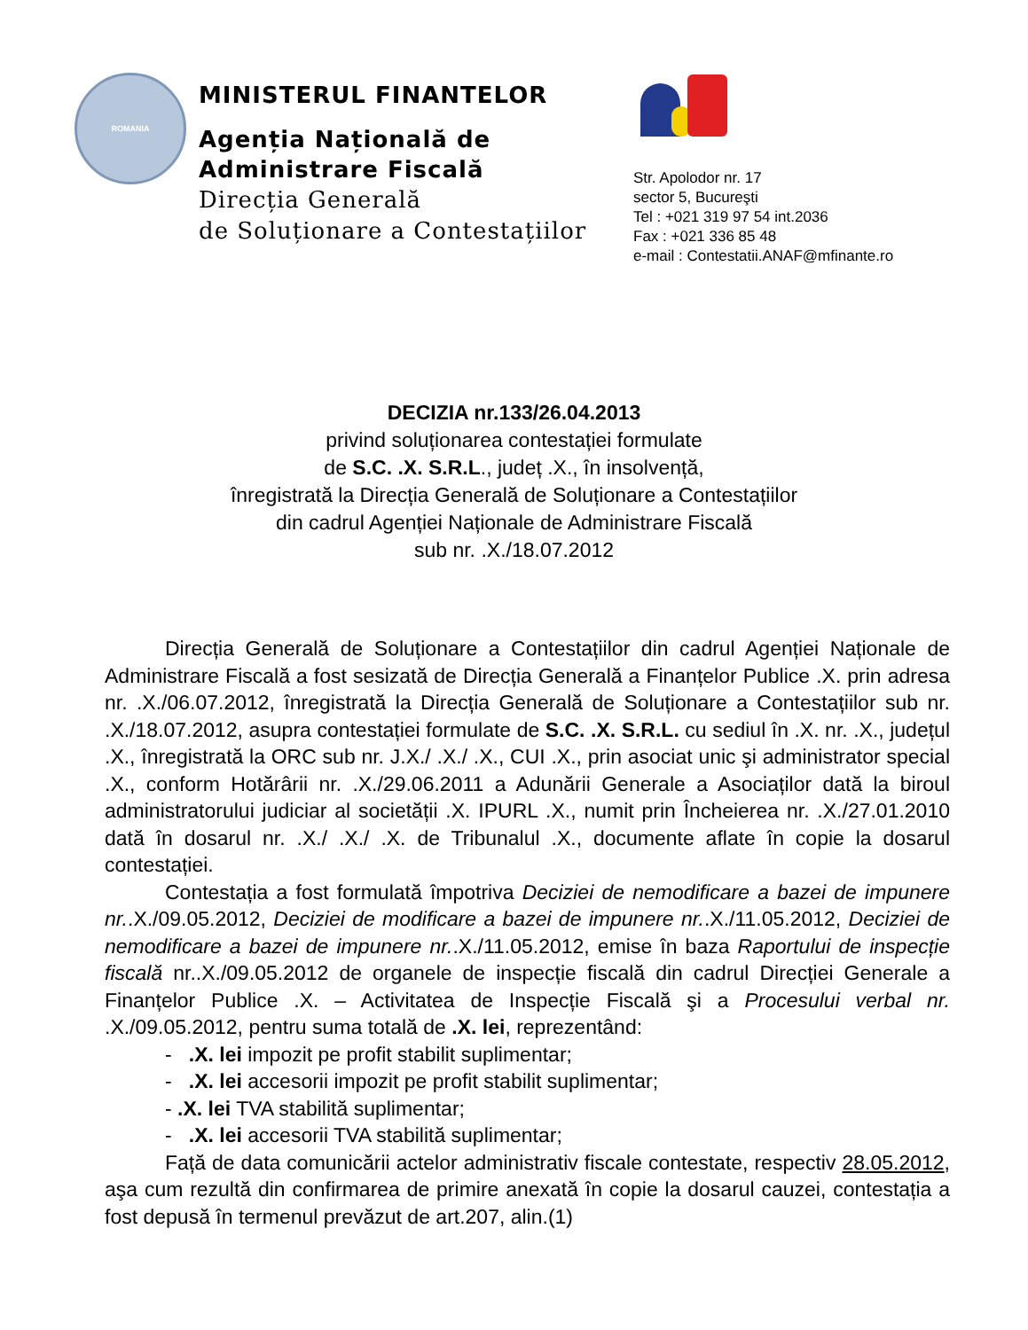ROMANIA
MINISTERUL FINANTELOR
Agenția Națională de
Administrare Fiscală
Direcția Generală
de Soluționare a Contestațiilor
Str. Apolodor nr. 17
sector 5, Bucureşti
Tel : +021 319 97 54 int.2036
Fax : +021 336 85 48
e-mail : Contestatii.ANAF@mfinante.ro
DECIZIA nr.133/26.04.2013
privind soluționarea contestației formulate
de S.C. .X. S.R.L., județ .X., în insolvență,
înregistrată la Direcția Generală de Soluționare a Contestațiilor
din cadrul Agenției Naționale de Administrare Fiscală
sub nr. .X./18.07.2012
Direcția Generală de Soluționare a Contestațiilor din cadrul Agenției Naționale de Administrare Fiscală a fost sesizată de Direcția Generală a Finanțelor Publice .X. prin adresa nr. .X./06.07.2012, înregistrată la Direcția Generală de Soluționare a Contestațiilor sub nr. .X./18.07.2012, asupra contestației formulate de S.C. .X. S.R.L. cu sediul în .X. nr. .X., județul .X., înregistrată la ORC sub nr. J.X./ .X./ .X., CUI .X., prin asociat unic şi administrator special .X., conform Hotărârii nr. .X./29.06.2011 a Adunării Generale a Asociaților dată la biroul administratorului judiciar al societății .X. IPURL .X., numit prin Încheierea nr. .X./27.01.2010 dată în dosarul nr. .X./ .X./ .X. de Tribunalul .X., documente aflate în copie la dosarul contestației.
Contestația a fost formulată împotriva Deciziei de nemodificare a bazei de impunere nr..X./09.05.2012, Deciziei de modificare a bazei de impunere nr..X./11.05.2012, Deciziei de nemodificare a bazei de impunere nr..X./11.05.2012, emise în baza Raportului de inspecție fiscală nr..X./09.05.2012 de organele de inspecție fiscală din cadrul Direcției Generale a Finanțelor Publice .X. – Activitatea de Inspecție Fiscală şi a Procesului verbal nr. .X./09.05.2012, pentru suma totală de .X. lei, reprezentând:
- .X. lei impozit pe profit stabilit suplimentar;
- .X. lei accesorii impozit pe profit stabilit suplimentar;
- .X. lei TVA stabilită suplimentar;
- .X. lei accesorii TVA stabilită suplimentar;
Față de data comunicării actelor administrativ fiscale contestate, respectiv 28.05.2012, aşa cum rezultă din confirmarea de primire anexată în copie la dosarul cauzei, contestația a fost depusă în termenul prevăzut de art.207, alin.(1)